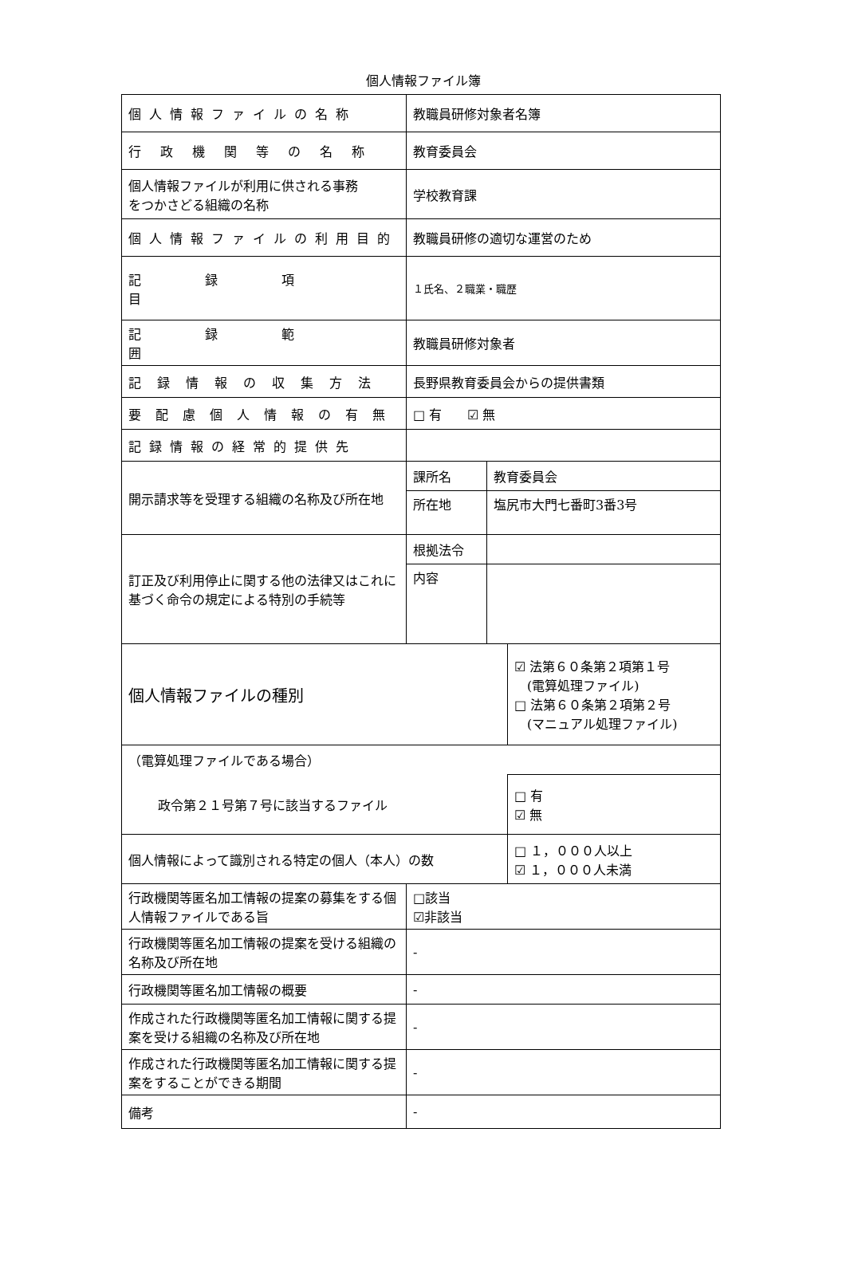個人情報ファイル簿
| 個人情報ファイルの名称 | 教職員研修対象者名簿 | | |
| 行政機関等の名称 | 教育委員会 | | |
| 個人情報ファイルが利用に供される事務 をつかさどる組織の名称 | 学校教育課 | | |
| 個人情報ファイルの利用目的 | 教職員研修の適切な運営のため | | |
| 記録項目 | １氏名、２職業・職歴 | | |
| 記録範囲 | 教職員研修対象者 | | |
| 記録情報の収集方法 | 長野県教育委員会からの提供書類 | | |
| 要配慮個人情報の有無 | □ 有 ☑ 無 | | |
| 記録情報の経常的提供先 | | | |
| 開示請求等を受理する組織の名称及び所在地 | 課所名 | 教育委員会 | |
| | 所在地 | 塩尻市大門七番町3番3号 | |
| 訂正及び利用停止に関する他の法律又はこれに基づく命令の規定による特別の手続等 | 根拠法令 | | |
| | 内容 | | |
| 個人情報ファイルの種別 | | | ☑ 法第６０条第２項第１号 (電算処理ファイル) □ 法第６０条第２項第２号 (マニュアル処理ファイル) |
| （電算処理ファイルである場合） | | | |
| 政令第２１号第７号に該当するファイル | | | □ 有 ☑ 無 |
| 個人情報によって識別される特定の個人（本人）の数 | | | □ １，０００人以上 ☑ １，０００人未満 |
| 行政機関等匿名加工情報の提案の募集をする個人情報ファイルである旨 | □該当 ☑非該当 | | |
| 行政機関等匿名加工情報の提案を受ける組織の名称及び所在地 | - | | |
| 行政機関等匿名加工情報の概要 | - | | |
| 作成された行政機関等匿名加工情報に関する提案を受ける組織の名称及び所在地 | - | | |
| 作成された行政機関等匿名加工情報に関する提案をすることができる期間 | - | | |
| 備考 | - | | |